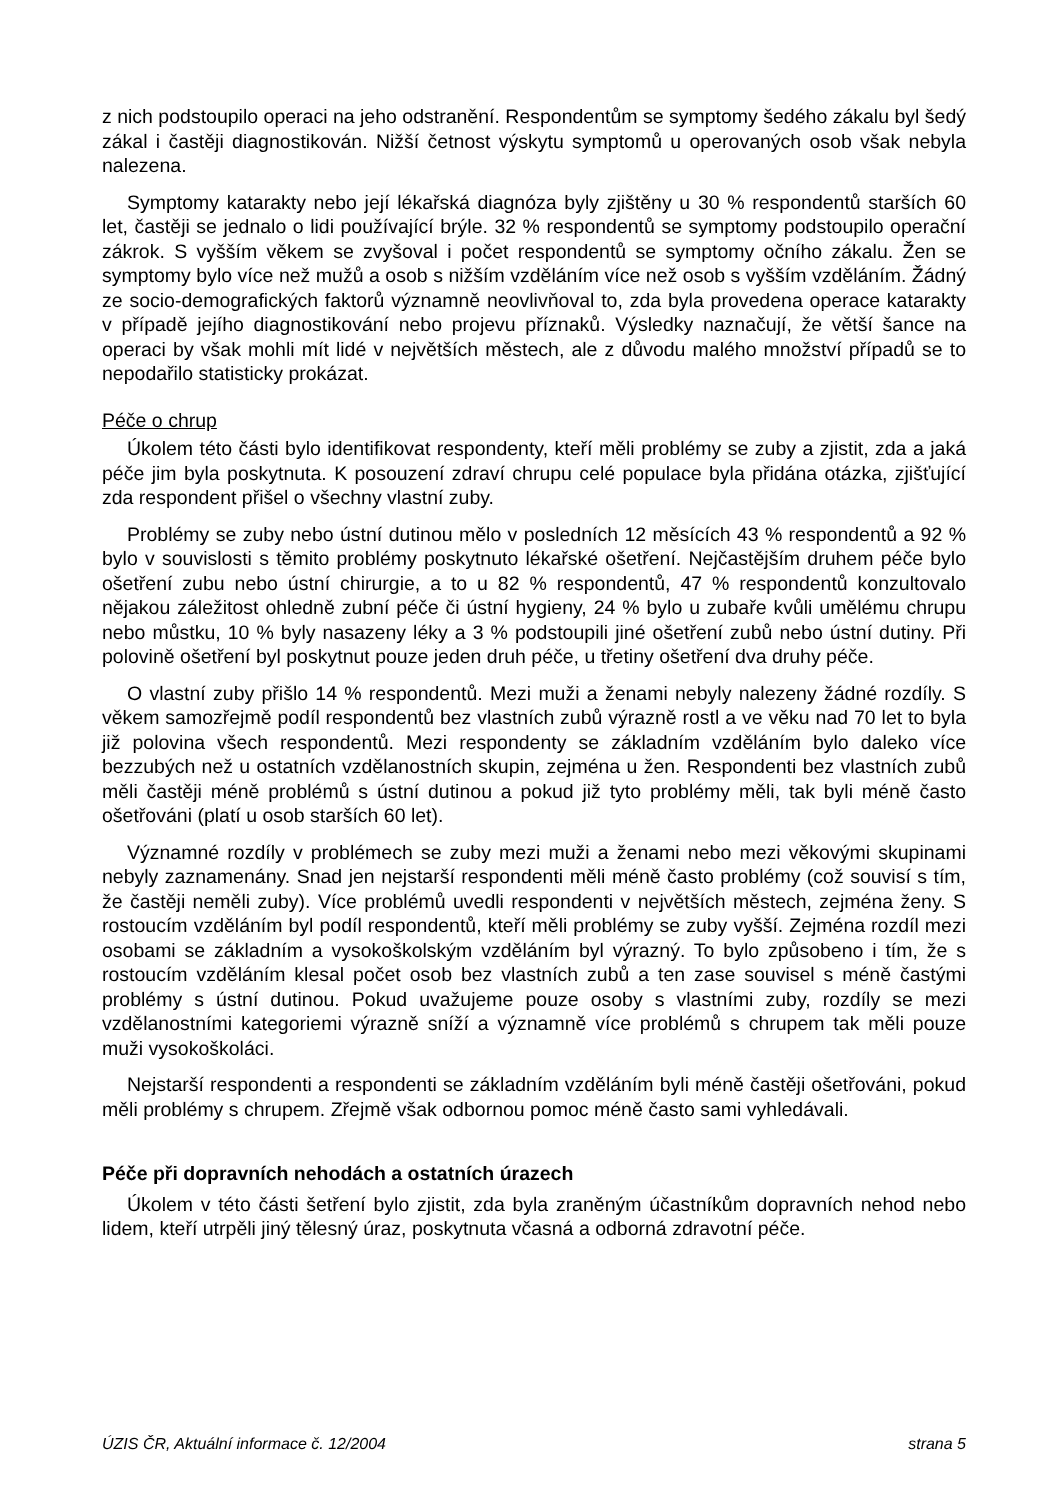z nich podstoupilo operaci na jeho odstranění. Respondentům se symptomy šedého zákalu byl šedý zákal i častěji diagnostikován. Nižší četnost výskytu symptomů u operovaných osob však nebyla nalezena.
Symptomy katarakty nebo její lékařská diagnóza byly zjištěny u 30 % respondentů starších 60 let, častěji se jednalo o lidi používající brýle. 32 % respondentů se symptomy podstoupilo operační zákrok. S vyšším věkem se zvyšoval i počet respondentů se symptomy očního zákalu. Žen se symptomy bylo více než mužů a osob s nižším vzděláním více než osob s vyšším vzděláním. Žádný ze socio-demografických faktorů významně neovlivňoval to, zda byla provedena operace katarakty v případě jejího diagnostikování nebo projevu příznaků. Výsledky naznačují, že větší šance na operaci by však mohli mít lidé v největších městech, ale z důvodu malého množství případů se to nepodařilo statisticky prokázat.
Péče o chrup
Úkolem této části bylo identifikovat respondenty, kteří měli problémy se zuby a zjistit, zda a jaká péče jim byla poskytnuta. K posouzení zdraví chrupu celé populace byla přidána otázka, zjišťující zda respondent přišel o všechny vlastní zuby.
Problémy se zuby nebo ústní dutinou mělo v posledních 12 měsících 43 % respondentů a 92 % bylo v souvislosti s těmito problémy poskytnuto lékařské ošetření. Nejčastějším druhem péče bylo ošetření zubu nebo ústní chirurgie, a to u 82 % respondentů, 47 % respondentů konzultovalo nějakou záležitost ohledně zubní péče či ústní hygieny, 24 % bylo u zubaře kvůli umělému chrupu nebo můstku, 10 % byly nasazeny léky a 3 % podstoupili jiné ošetření zubů nebo ústní dutiny. Při polovině ošetření byl poskytnut pouze jeden druh péče, u třetiny ošetření dva druhy péče.
O vlastní zuby přišlo 14 % respondentů. Mezi muži a ženami nebyly nalezeny žádné rozdíly. S věkem samozřejmě podíl respondentů bez vlastních zubů výrazně rostl a ve věku nad 70 let to byla již polovina všech respondentů. Mezi respondenty se základním vzděláním bylo daleko více bezzubých než u ostatních vzdělanostních skupin, zejména u žen. Respondenti bez vlastních zubů měli častěji méně problémů s ústní dutinou a pokud již tyto problémy měli, tak byli méně často ošetřováni (platí u osob starších 60 let).
Významné rozdíly v problémech se zuby mezi muži a ženami nebo mezi věkovými skupinami nebyly zaznamenány. Snad jen nejstarší respondenti měli méně často problémy (což souvisí s tím, že častěji neměli zuby). Více problémů uvedli respondenti v největších městech, zejména ženy. S rostoucím vzděláním byl podíl respondentů, kteří měli problémy se zuby vyšší. Zejména rozdíl mezi osobami se základním a vysokoškolským vzděláním byl výrazný. To bylo způsobeno i tím, že s rostoucím vzděláním klesal počet osob bez vlastních zubů a ten zase souvisel s méně častými problémy s ústní dutinou. Pokud uvažujeme pouze osoby s vlastními zuby, rozdíly se mezi vzdělanostními kategoriemi výrazně sníží a významně více problémů s chrupem tak měli pouze muži vysokoškoláci.
Nejstarší respondenti a respondenti se základním vzděláním byli méně častěji ošetřováni, pokud měli problémy s chrupem. Zřejmě však odbornou pomoc méně často sami vyhledávali.
Péče při dopravních nehodách a ostatních úrazech
Úkolem v této části šetření bylo zjistit, zda byla zraněným účastníkům dopravních nehod nebo lidem, kteří utrpěli jiný tělesný úraz, poskytnuta včasná a odborná zdravotní péče.
ÚZIS ČR, Aktuální informace č. 12/2004 strana 5